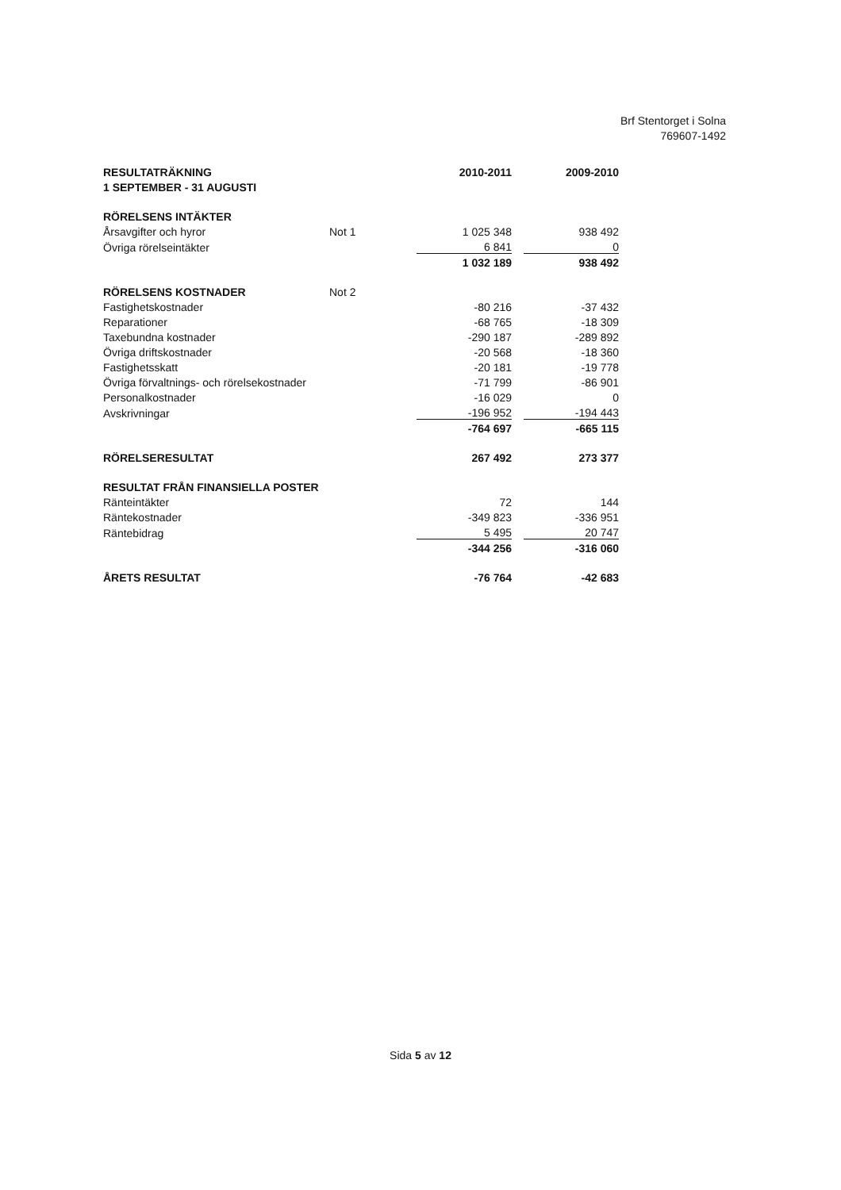Brf Stentorget i Solna
769607-1492
| RESULTATRÄKNING | | 2010-2011 | | 2009-2010 |
| 1 SEPTEMBER - 31 AUGUSTI | | | | |
| RÖRELSENS INTÄKTER | | | | |
| Årsavgifter och hyror | Not 1 | 1 025 348 | | 938 492 |
| Övriga rörelseintäkter | | 6 841 | | 0 |
| | | 1 032 189 | | 938 492 |
| RÖRELSENS KOSTNADER | Not 2 | | | |
| Fastighetskostnader | | -80 216 | | -37 432 |
| Reparationer | | -68 765 | | -18 309 |
| Taxebundna kostnader | | -290 187 | | -289 892 |
| Övriga driftskostnader | | -20 568 | | -18 360 |
| Fastighetsskatt | | -20 181 | | -19 778 |
| Övriga förvaltnings- och rörelsekostnader | | -71 799 | | -86 901 |
| Personalkostnader | | -16 029 | | 0 |
| Avskrivningar | | -196 952 | | -194 443 |
| | | -764 697 | | -665 115 |
| RÖRELSERESULTAT | | 267 492 | | 273 377 |
| RESULTAT FRÅN FINANSIELLA POSTER | | | | |
| Ränteintäkter | | 72 | | 144 |
| Räntekostnader | | -349 823 | | -336 951 |
| Räntebidrag | | 5 495 | | 20 747 |
| | | -344 256 | | -316 060 |
| ÅRETS RESULTAT | | -76 764 | | -42 683 |
Sida 5 av 12